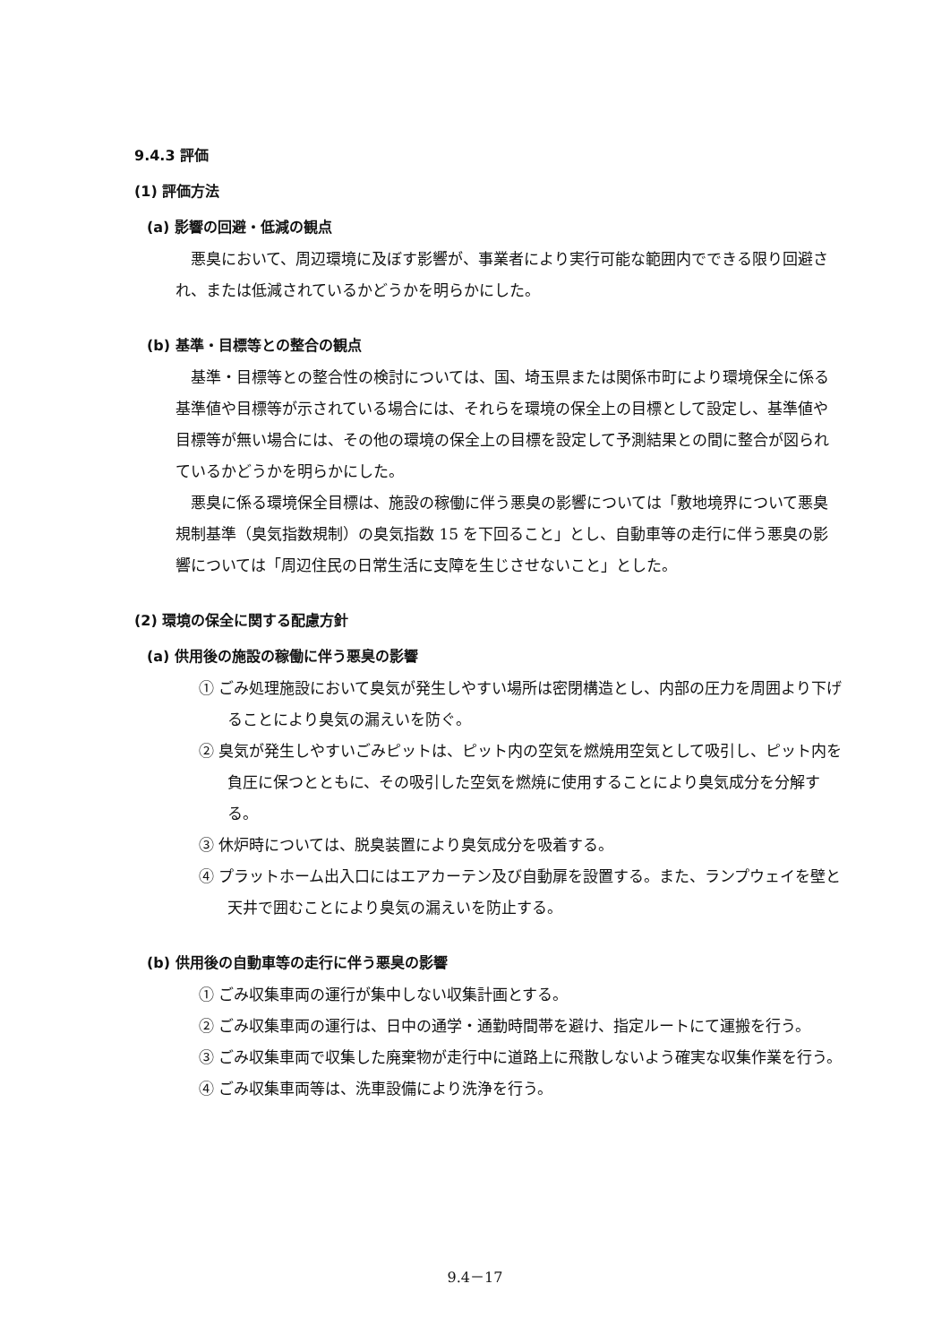9.4.3 評価
(1) 評価方法
(a) 影響の回避・低減の観点
悪臭において、周辺環境に及ぼす影響が、事業者により実行可能な範囲内でできる限り回避され、または低減されているかどうかを明らかにした。
(b) 基準・目標等との整合の観点
基準・目標等との整合性の検討については、国、埼玉県または関係市町により環境保全に係る基準値や目標等が示されている場合には、それらを環境の保全上の目標として設定し、基準値や目標等が無い場合には、その他の環境の保全上の目標を設定して予測結果との間に整合が図られているかどうかを明らかにした。
悪臭に係る環境保全目標は、施設の稼働に伴う悪臭の影響については「敷地境界について悪臭規制基準（臭気指数規制）の臭気指数 15 を下回ること」とし、自動車等の走行に伴う悪臭の影響については「周辺住民の日常生活に支障を生じさせないこと」とした。
(2) 環境の保全に関する配慮方針
(a) 供用後の施設の稼働に伴う悪臭の影響
① ごみ処理施設において臭気が発生しやすい場所は密閉構造とし、内部の圧力を周囲より下げることにより臭気の漏えいを防ぐ。
② 臭気が発生しやすいごみピットは、ピット内の空気を燃焼用空気として吸引し、ピット内を負圧に保つとともに、その吸引した空気を燃焼に使用することにより臭気成分を分解する。
③ 休炉時については、脱臭装置により臭気成分を吸着する。
④ プラットホーム出入口にはエアカーテン及び自動扉を設置する。また、ランプウェイを壁と天井で囲むことにより臭気の漏えいを防止する。
(b) 供用後の自動車等の走行に伴う悪臭の影響
① ごみ収集車両の運行が集中しない収集計画とする。
② ごみ収集車両の運行は、日中の通学・通勤時間帯を避け、指定ルートにて運搬を行う。
③ ごみ収集車両で収集した廃棄物が走行中に道路上に飛散しないよう確実な収集作業を行う。
④ ごみ収集車両等は、洗車設備により洗浄を行う。
9.4－17